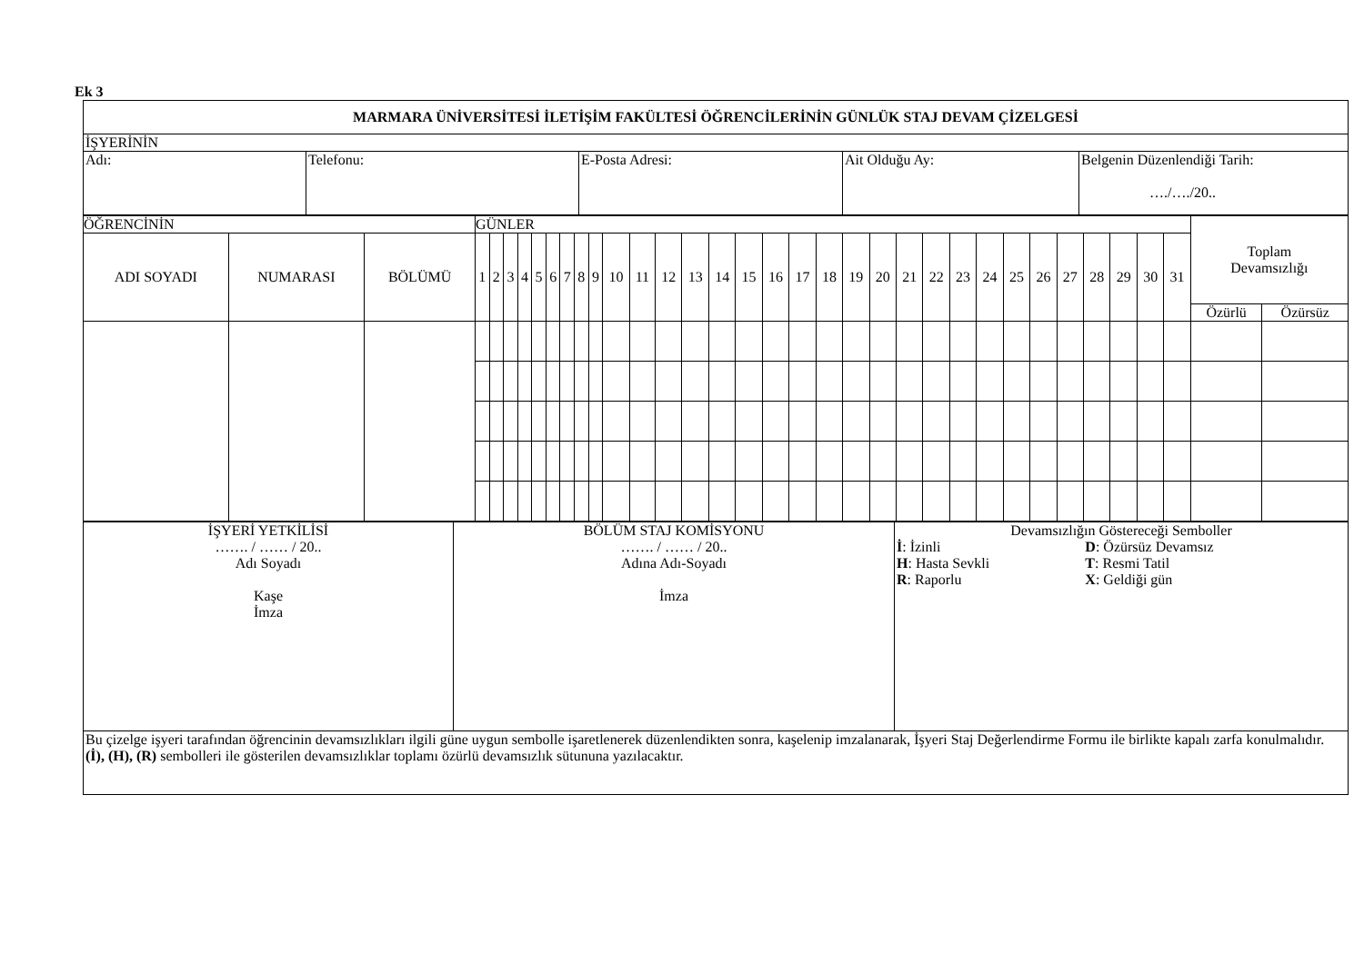Ek 3
| MARMARA ÜNİVERSİTESİ İLETİŞİM FAKÜLTESİ ÖĞRENCİLERİNİN GÜNLÜK STAJ DEVAM ÇİZELGESİ | | | | |
| İŞYERİNİN | | | | |
| Adı: | Telefonu: | E-Posta Adresi: | Ait Olduğu Ay: | Belgenin Düzenlendiği Tarih: …./…./20.. |
| ÖĞRENCİNİN | | | GÜNLER | | | | | | | | | | | | | | | | | | | | | | | | | | | | | | | Toplam Devamsızlığı | |
| --- | --- | --- | --- | --- | --- | --- | --- | --- | --- | --- | --- | --- | --- | --- | --- | --- | --- | --- | --- | --- | --- | --- | --- | --- | --- | --- | --- | --- | --- | --- | --- | --- | --- | --- | --- |
| ADI SOYADI | NUMARASI | BÖLÜMÜ | 1 | 2 | 3 | 4 | 5 | 6 | 7 | 8 | 9 | 10 | 11 | 12 | 13 | 14 | 15 | 16 | 17 | 18 | 19 | 20 | 21 | 22 | 23 | 24 | 25 | 26 | 27 | 28 | 29 | 30 | 31 | | |
| | | | | | | | | | | | | | | | | | | | | | | | | | | | | | | | | | | Özürlü | Özürsüz |
| İŞYERİ YETKİLİSİ ……. / …… / 20.. Adı Soyadı Kaşe İmza | BÖLÜM STAJ KOMİSYONU ……. / …… / 20.. Adına Adı-Soyadı İmza | Devamsızlığın Göstereceği Semboller / İ : İzinli H : Hasta Sevkli R : Raporlu / D : Özürsüz Devamsız T : Resmi Tatil X : Geldiği gün / |
| Bu çizelge işyeri tarafından öğrencinin devamsızlıkları ilgili güne uygun sembolle işaretlenerek düzenlendikten sonra, kaşelenip imzalanarak, İşyeri Staj Değerlendirme Formu ile birlikte kapalı zarfa konulmalıdır. (İ), (H), (R) sembolleri ile gösterilen devamsızlıklar toplamı özürlü devamsızlık sütununa yazılacaktır. | | |